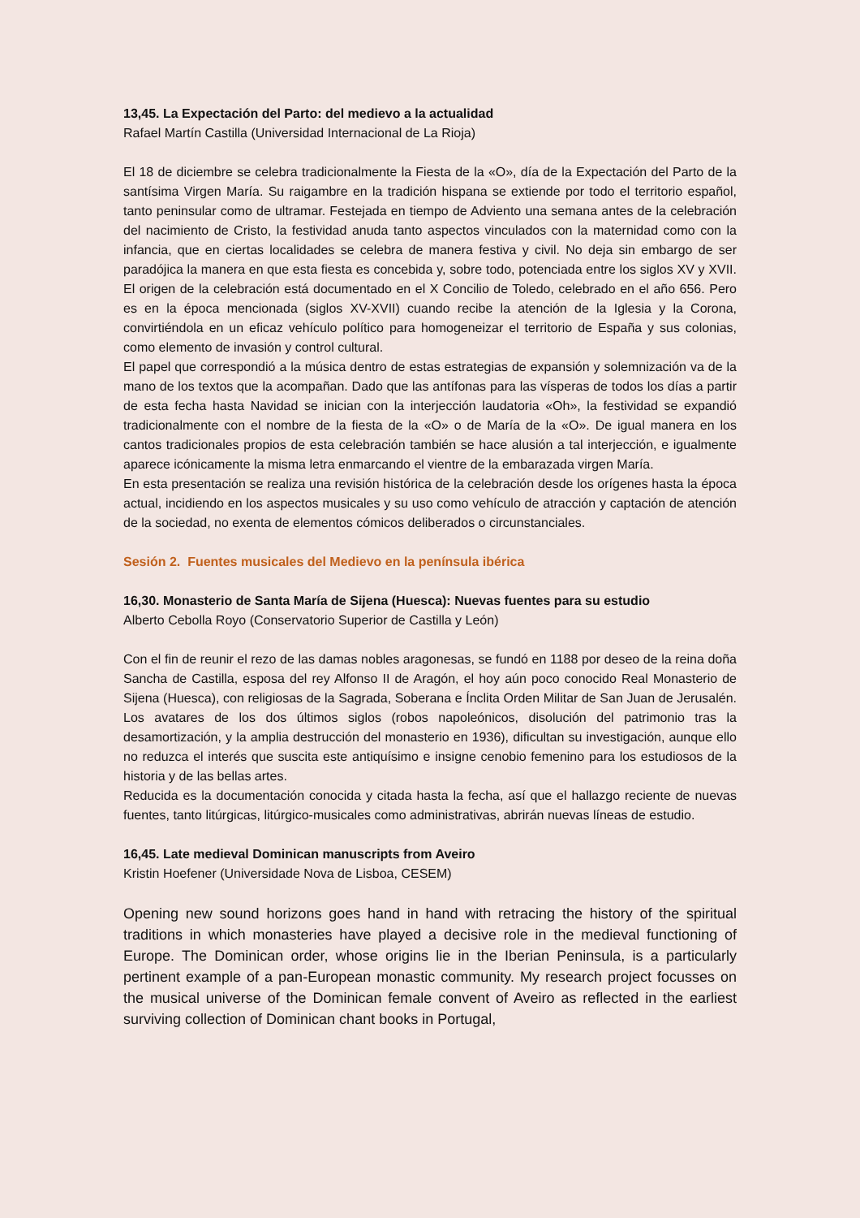13,45. La Expectación del Parto: del medievo a la actualidad
Rafael Martín Castilla (Universidad Internacional de La Rioja)
El 18 de diciembre se celebra tradicionalmente la Fiesta de la «O», día de la Expectación del Parto de la santísima Virgen María. Su raigambre en la tradición hispana se extiende por todo el territorio español, tanto peninsular como de ultramar. Festejada en tiempo de Adviento una semana antes de la celebración del nacimiento de Cristo, la festividad anuda tanto aspectos vinculados con la maternidad como con la infancia, que en ciertas localidades se celebra de manera festiva y civil. No deja sin embargo de ser paradójica la manera en que esta fiesta es concebida y, sobre todo, potenciada entre los siglos XV y XVII. El origen de la celebración está documentado en el X Concilio de Toledo, celebrado en el año 656. Pero es en la época mencionada (siglos XV-XVII) cuando recibe la atención de la Iglesia y la Corona, convirtiéndola en un eficaz vehículo político para homogeneizar el territorio de España y sus colonias, como elemento de invasión y control cultural.
El papel que correspondió a la música dentro de estas estrategias de expansión y solemnización va de la mano de los textos que la acompañan. Dado que las antífonas para las vísperas de todos los días a partir de esta fecha hasta Navidad se inician con la interjección laudatoria «Oh», la festividad se expandió tradicionalmente con el nombre de la fiesta de la «O» o de María de la «O». De igual manera en los cantos tradicionales propios de esta celebración también se hace alusión a tal interjección, e igualmente aparece icónicamente la misma letra enmarcando el vientre de la embarazada virgen María.
En esta presentación se realiza una revisión histórica de la celebración desde los orígenes hasta la época actual, incidiendo en los aspectos musicales y su uso como vehículo de atracción y captación de atención de la sociedad, no exenta de elementos cómicos deliberados o circunstanciales.
Sesión 2. Fuentes musicales del Medievo en la península ibérica
16,30. Monasterio de Santa María de Sijena (Huesca): Nuevas fuentes para su estudio
Alberto Cebolla Royo (Conservatorio Superior de Castilla y León)
Con el fin de reunir el rezo de las damas nobles aragonesas, se fundó en 1188 por deseo de la reina doña Sancha de Castilla, esposa del rey Alfonso II de Aragón, el hoy aún poco conocido Real Monasterio de Sijena (Huesca), con religiosas de la Sagrada, Soberana e Ínclita Orden Militar de San Juan de Jerusalén. Los avatares de los dos últimos siglos (robos napoleónicos, disolución del patrimonio tras la desamortización, y la amplia destrucción del monasterio en 1936), dificultan su investigación, aunque ello no reduzca el interés que suscita este antiquísimo e insigne cenobio femenino para los estudiosos de la historia y de las bellas artes.
Reducida es la documentación conocida y citada hasta la fecha, así que el hallazgo reciente de nuevas fuentes, tanto litúrgicas, litúrgico-musicales como administrativas, abrirán nuevas líneas de estudio.
16,45. Late medieval Dominican manuscripts from Aveiro
Kristin Hoefener (Universidade Nova de Lisboa, CESEM)
Opening new sound horizons goes hand in hand with retracing the history of the spiritual traditions in which monasteries have played a decisive role in the medieval functioning of Europe. The Dominican order, whose origins lie in the Iberian Peninsula, is a particularly pertinent example of a pan-European monastic community. My research project focusses on the musical universe of the Dominican female convent of Aveiro as reflected in the earliest surviving collection of Dominican chant books in Portugal,